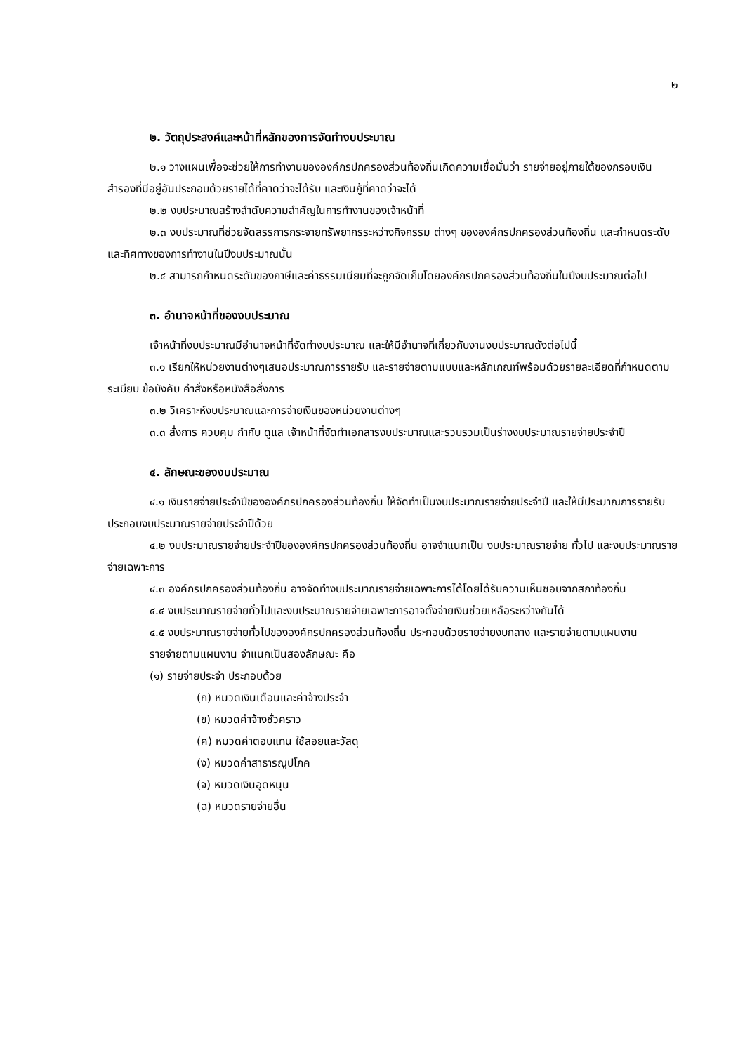๒
๒. วัตถุประสงค์และหน้าที่หลักของการจัดทำงบประมาณ
๒.๑ วางแผนเพื่อจะช่วยให้การทำงานขององค์กรปกครองส่วนท้องถิ่นเกิดความเชื่อมั่นว่า รายจ่ายอยู่ภายใต้ของกรอบเงินสำรองที่มีอยู่อันประกอบด้วยรายได้ที่คาดว่าจะได้รับ และเงินกู้ที่คาดว่าจะได้
๒.๒ งบประมาณสร้างลำดับความสำคัญในการทำงานของเจ้าหน้าที่
๒.๓ งบประมาณที่ช่วยจัดสรรการกระจายทรัพยากรระหว่างกิจกรรม ต่างๆ ขององค์กรปกครองส่วนท้องถิ่น และกำหนดระดับและทิศทางของการทำงานในปีงบประมาณนั้น
๒.๔ สามารถกำหนดระดับของภาษีและค่าธรรมเนียมที่จะถูกจัดเก็บโดยองค์กรปกครองส่วนท้องถิ่นในปีงบประมาณต่อไป
๓. อำนาจหน้าที่ของงบประมาณ
เจ้าหน้าที่งบประมาณมีอำนาจหน้าที่จัดทำงบประมาณ และให้มีอำนาจที่เกี่ยวกับงานงบประมาณดังต่อไปนี้
๓.๑ เรียกให้หน่วยงานต่างๆเสนอประมาณการรายรับ และรายจ่ายตามแบบและหลักเกณฑ์พร้อมด้วยรายละเอียดที่กำหนดตามระเบียบ ข้อบังคับ คำสั่งหรือหนังสือสั่งการ
๓.๒ วิเคราะห์งบประมาณและการจ่ายเงินของหน่วยงานต่างๆ
๓.๓ สั่งการ ควบคุม กำกับ ดูแล เจ้าหน้าที่จัดทำเอกสารงบประมาณและรวบรวมเป็นร่างงบประมาณรายจ่ายประจำปี
๔. ลักษณะของงบประมาณ
๔.๑ เงินรายจ่ายประจำปีขององค์กรปกครองส่วนท้องถิ่น ให้จัดทำเป็นงบประมาณรายจ่ายประจำปี และให้มีประมาณการรายรับประกอบงบประมาณรายจ่ายประจำปีด้วย
๔.๒ งบประมาณรายจ่ายประจำปีขององค์กรปกครองส่วนท้องถิ่น อาจจำแนกเป็น งบประมาณรายจ่าย ทั่วไป และงบประมาณรายจ่ายเฉพาะการ
๔.๓ องค์กรปกครองส่วนท้องถิ่น อาจจัดทำงบประมาณรายจ่ายเฉพาะการได้โดยได้รับความเห็นชอบจากสภาท้องถิ่น
๔.๔ งบประมาณรายจ่ายทั่วไปและงบประมาณรายจ่ายเฉพาะการอาจตั้งจ่ายเงินช่วยเหลือระหว่างกันได้
๔.๕ งบประมาณรายจ่ายทั่วไปขององค์กรปกครองส่วนท้องถิ่น ประกอบด้วยรายจ่ายงบกลาง และรายจ่ายตามแผนงาน
รายจ่ายตามแผนงาน จำแนกเป็นสองลักษณะ คือ
(๑) รายจ่ายประจำ ประกอบด้วย
(ก) หมวดเงินเดือนและค่าจ้างประจำ
(ข) หมวดค่าจ้างชั่วคราว
(ค) หมวดค่าตอบแทน ใช้สอยและวัสดุ
(ง) หมวดค่าสาธารณูปโภค
(จ) หมวดเงินอุดหนุน
(ฉ) หมวดรายจ่ายอื่น